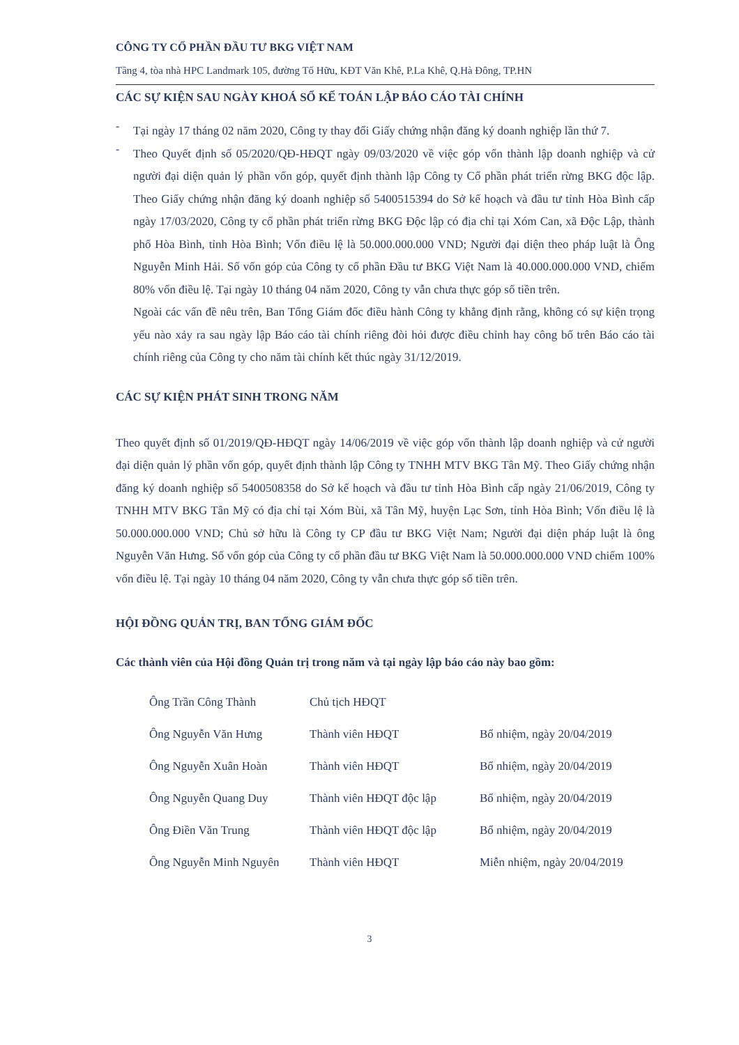CÔNG TY CỔ PHẦN ĐẦU TƯ BKG VIỆT NAM
Tầng 4, tòa nhà HPC Landmark 105, đường Tố Hữu, KĐT Văn Khê, P.La Khê, Q.Hà Đông, TP.HN
CÁC SỰ KIỆN SAU NGÀY KHOÁ SỔ KẾ TOÁN LẬP BÁO CÁO TÀI CHÍNH
-
Tại ngày 17 tháng 02 năm 2020, Công ty thay đổi Giấy chứng nhận đăng ký doanh nghiệp lần thứ 7.
-
Theo Quyết định số 05/2020/QĐ-HĐQT ngày 09/03/2020 về việc góp vốn thành lập doanh nghiệp và cử người đại diện quản lý phần vốn góp, quyết định thành lập Công ty Cổ phần phát triển rừng BKG độc lập. Theo Giấy chứng nhận đăng ký doanh nghiệp số 5400515394 do Sở kế hoạch và đầu tư tỉnh Hòa Bình cấp ngày 17/03/2020, Công ty cổ phần phát triển rừng BKG Độc lập có địa chỉ tại Xóm Can, xã Độc Lập, thành phố Hòa Bình, tỉnh Hòa Bình; Vốn điều lệ là 50.000.000.000 VND; Người đại diện theo pháp luật là Ông Nguyễn Minh Hải. Số vốn góp của Công ty cổ phần Đầu tư BKG Việt Nam là 40.000.000.000 VND, chiếm 80% vốn điều lệ. Tại ngày 10 tháng 04 năm 2020, Công ty vẫn chưa thực góp số tiền trên.
Ngoài các vấn đề nêu trên, Ban Tổng Giám đốc điều hành Công ty khẳng định rằng, không có sự kiện trọng yếu nào xảy ra sau ngày lập Báo cáo tài chính riêng đòi hỏi được điều chỉnh hay công bố trên Báo cáo tài chính riêng của Công ty cho năm tài chính kết thúc ngày 31/12/2019.
CÁC SỰ KIỆN PHÁT SINH TRONG NĂM
Theo quyết định số 01/2019/QĐ-HĐQT ngày 14/06/2019 về việc góp vốn thành lập doanh nghiệp và cử người đại diện quản lý phần vốn góp, quyết định thành lập Công ty TNHH MTV BKG Tân Mỹ. Theo Giấy chứng nhận đăng ký doanh nghiệp số 5400508358 do Sở kế hoạch và đầu tư tỉnh Hòa Bình cấp ngày 21/06/2019, Công ty TNHH MTV BKG Tân Mỹ có địa chỉ tại Xóm Bùi, xã Tân Mỹ, huyện Lạc Sơn, tỉnh Hòa Bình; Vốn điều lệ là 50.000.000.000 VND; Chủ sở hữu là Công ty CP đầu tư BKG Việt Nam; Người đại diện pháp luật là ông Nguyễn Văn Hưng. Số vốn góp của Công ty cổ phần đầu tư BKG Việt Nam là 50.000.000.000 VND chiếm 100% vốn điều lệ. Tại ngày 10 tháng 04 năm 2020, Công ty vẫn chưa thực góp số tiền trên.
HỘI ĐỒNG QUẢN TRỊ, BAN TỔNG GIÁM ĐỐC
Các thành viên của Hội đồng Quản trị trong năm và tại ngày lập báo cáo này bao gồm:
| Ông Trần Công Thành | Chủ tịch HĐQT | |
| Ông Nguyễn Văn Hưng | Thành viên HĐQT | Bổ nhiệm, ngày 20/04/2019 |
| Ông Nguyễn Xuân Hoàn | Thành viên HĐQT | Bổ nhiệm, ngày 20/04/2019 |
| Ông Nguyễn Quang Duy | Thành viên HĐQT độc lập | Bổ nhiệm, ngày 20/04/2019 |
| Ông Điền Văn Trung | Thành viên HĐQT độc lập | Bổ nhiệm, ngày 20/04/2019 |
| Ông Nguyễn Minh Nguyên | Thành viên HĐQT | Miễn nhiệm, ngày 20/04/2019 |
3